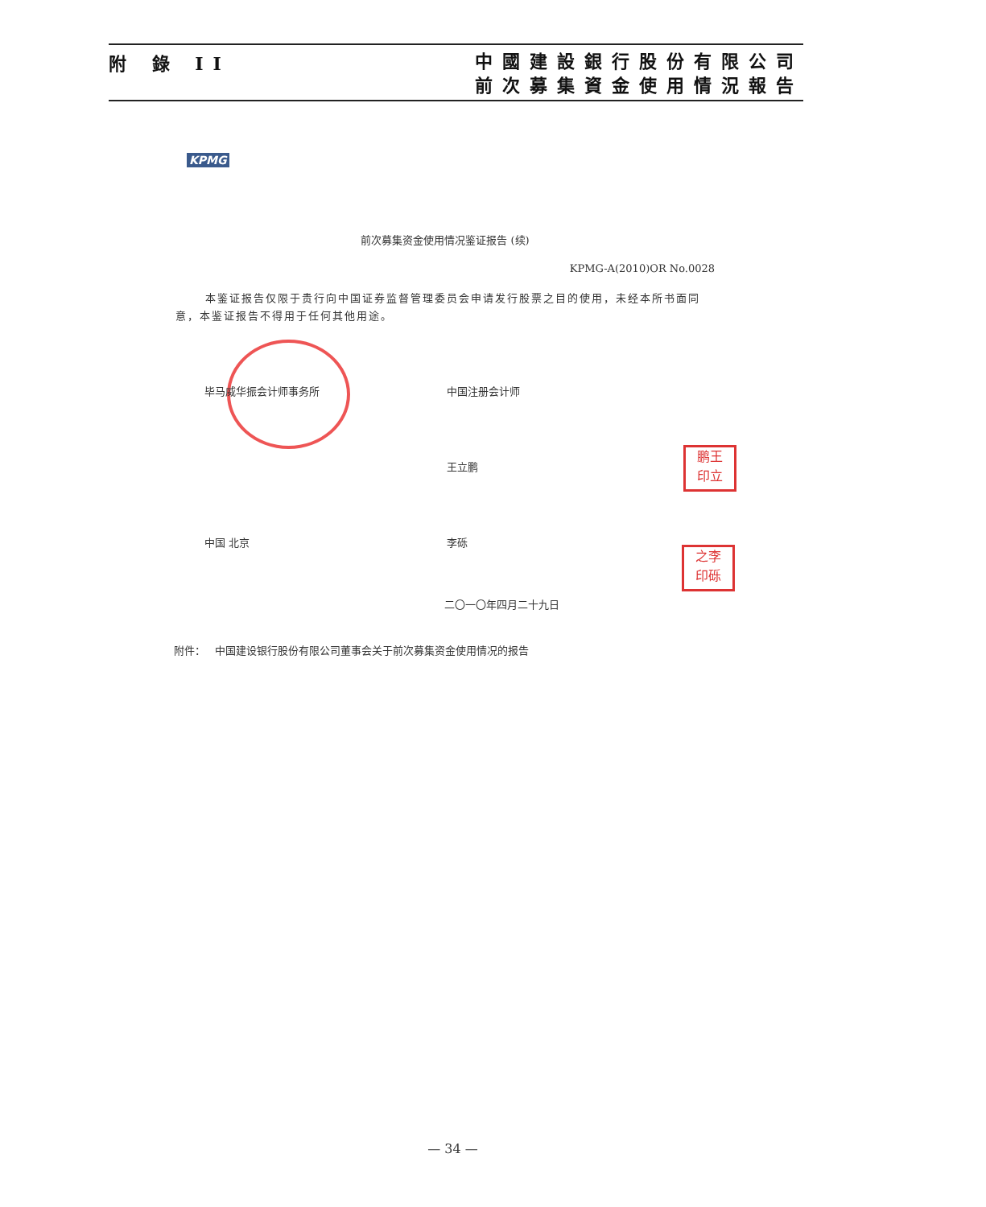附 錄 II
中國建設銀行股份有限公司
前次募集資金使用情況報告
KPMG
前次募集资金使用情况鉴证报告 (续)
KPMG-A(2010)OR No.0028
本鉴证报告仅限于贵行向中国证券监督管理委员会申请发行股票之目的使用，未经本所书面同意，本鉴证报告不得用于任何其他用途。
毕马威华振会计师事务所 中国注册会计师
王立鹏
鹏王
印立
中国 北京 李砾
之李
印砾
二〇一〇年四月二十九日
附件： 中国建设银行股份有限公司董事会关于前次募集资金使用情况的报告
— 34 —